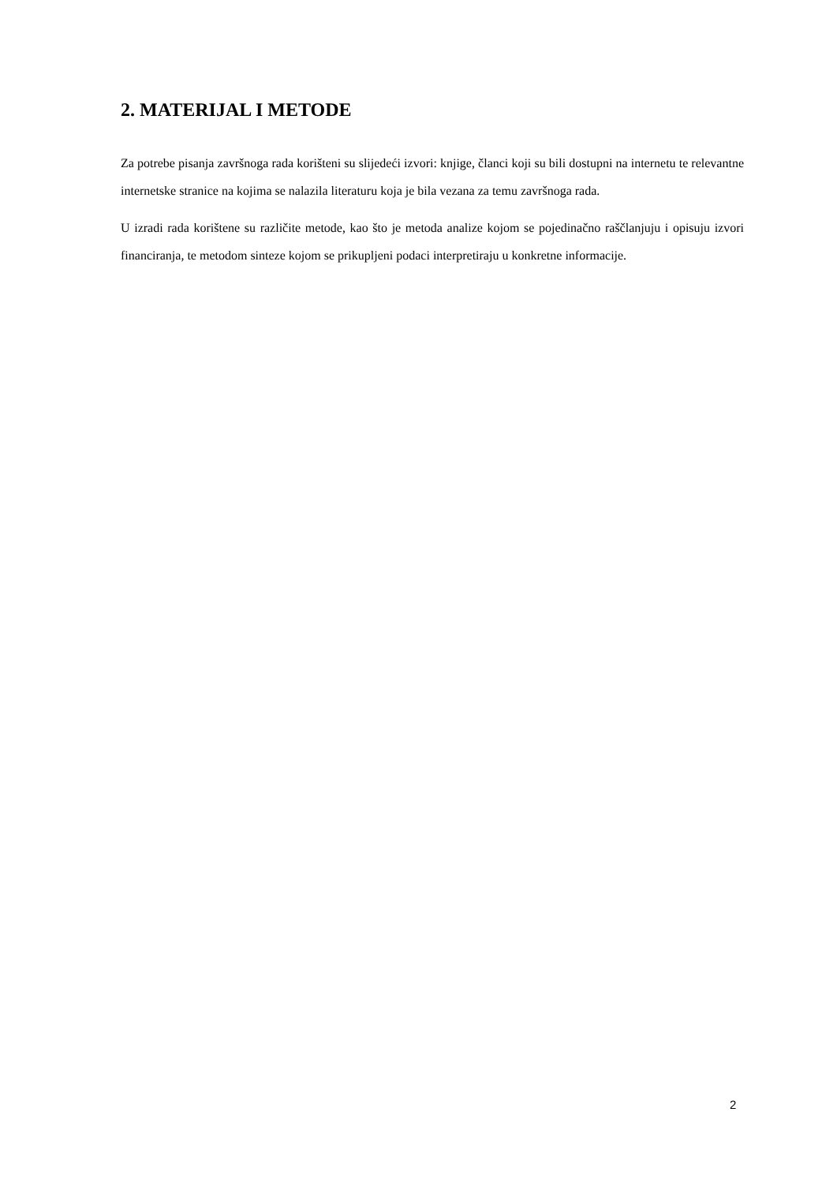2. MATERIJAL I METODE
Za potrebe pisanja završnoga rada korišteni su slijedeći izvori: knjige, članci koji su bili dostupni na internetu te relevantne internetske stranice na kojima se nalazila literaturu koja je bila vezana za temu završnoga rada.
U izradi rada korištene su različite metode, kao što je metoda analize kojom se pojedinačno raščlanjuju i opisuju izvori financiranja, te metodom sinteze kojom se prikupljeni podaci interpretiraju u konkretne informacije.
2